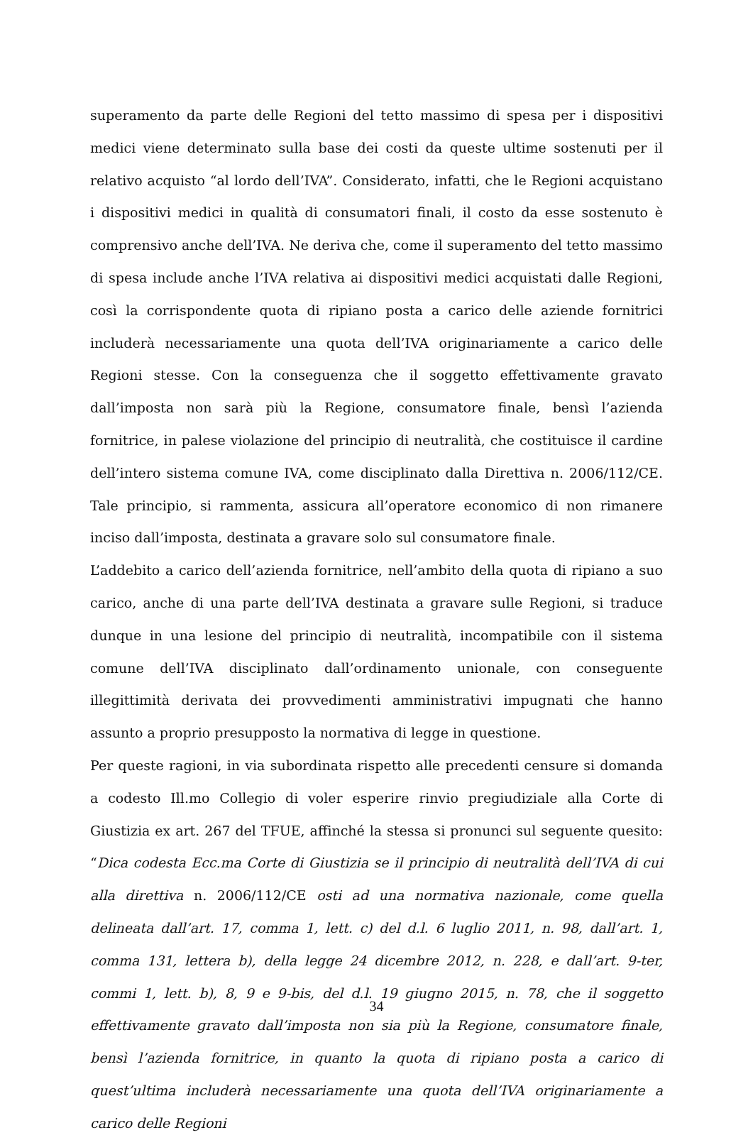superamento da parte delle Regioni del tetto massimo di spesa per i dispositivi medici viene determinato sulla base dei costi da queste ultime sostenuti per il relativo acquisto “al lordo dell’IVA”. Considerato, infatti, che le Regioni acquistano i dispositivi medici in qualità di consumatori finali, il costo da esse sostenuto è comprensivo anche dell’IVA. Ne deriva che, come il superamento del tetto massimo di spesa include anche l’IVA relativa ai dispositivi medici acquistati dalle Regioni, così la corrispondente quota di ripiano posta a carico delle aziende fornitrici includerà necessariamente una quota dell’IVA originariamente a carico delle Regioni stesse. Con la conseguenza che il soggetto effettivamente gravato dall’imposta non sarà più la Regione, consumatore finale, bensì l’azienda fornitrice, in palese violazione del principio di neutralità, che costituisce il cardine dell’intero sistema comune IVA, come disciplinato dalla Direttiva n. 2006/112/CE. Tale principio, si rammenta, assicura all’operatore economico di non rimanere inciso dall’imposta, destinata a gravare solo sul consumatore finale.
L’addebito a carico dell’azienda fornitrice, nell’ambito della quota di ripiano a suo carico, anche di una parte dell’IVA destinata a gravare sulle Regioni, si traduce dunque in una lesione del principio di neutralità, incompatibile con il sistema comune dell’IVA disciplinato dall’ordinamento unionale, con conseguente illegittimità derivata dei provvedimenti amministrativi impugnati che hanno assunto a proprio presupposto la normativa di legge in questione.
Per queste ragioni, in via subordinata rispetto alle precedenti censure si domanda a codesto Ill.mo Collegio di voler esperire rinvio pregiudiziale alla Corte di Giustizia ex art. 267 del TFUE, affinché la stessa si pronunci sul seguente quesito: “Dica codesta Ecc.ma Corte di Giustizia se il principio di neutralità dell’IVA di cui alla direttiva n. 2006/112/CE osti ad una normativa nazionale, come quella delineata dall’art. 17, comma 1, lett. c) del d.l. 6 luglio 2011, n. 98, dall’art. 1, comma 131, lettera b), della legge 24 dicembre 2012, n. 228, e dall’art. 9-ter, commi 1, lett. b), 8, 9 e 9-bis, del d.l. 19 giugno 2015, n. 78, che il soggetto effettivamente gravato dall’imposta non sia più la Regione, consumatore finale, bensì l’azienda fornitrice, in quanto la quota di ripiano posta a carico di quest’ultima includerà necessariamente una quota dell’IVA originariamente a carico delle Regioni
34